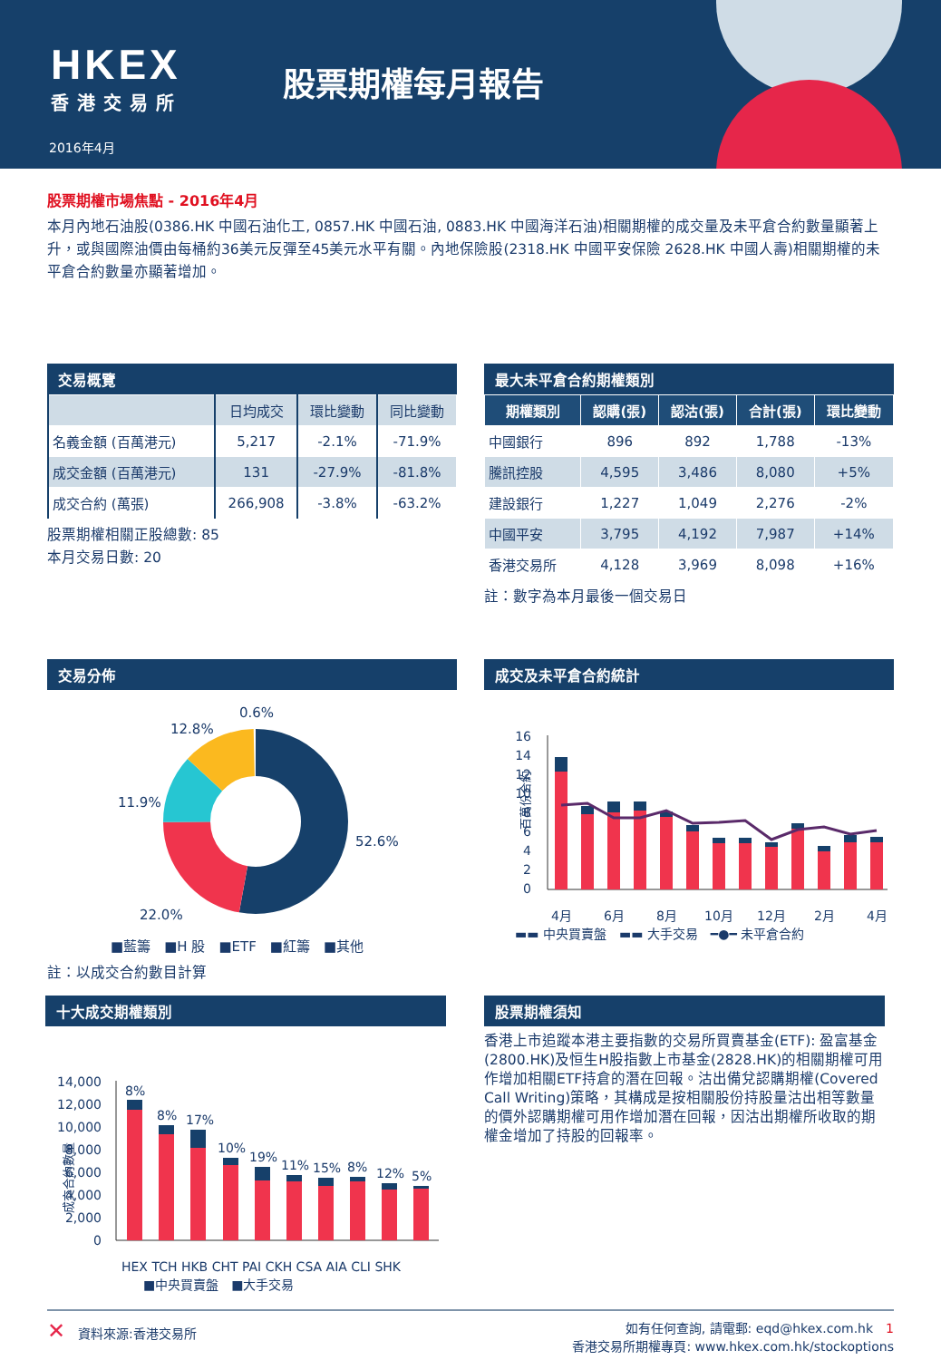HKEX
香港交易所
股票期權每月報告
2016年4月
股票期權市場焦點 - 2016年4月
本月內地石油股(0386.HK 中國石油化工, 0857.HK 中國石油, 0883.HK 中國海洋石油)相關期權的成交量及未平倉合約數量顯著上升，或與國際油價由每桶約36美元反彈至45美元水平有關。內地保險股(2318.HK 中國平安保險 2628.HK 中國人壽)相關期權的未平倉合約數量亦顯著增加。
交易概覽
| | 日均成交 | 環比變動 | 同比變動 |
| --- | --- | --- | --- |
| 名義金額 (百萬港元) | 5,217 | -2.1% | -71.9% |
| 成交金額 (百萬港元) | 131 | -27.9% | -81.8% |
| 成交合約 (萬張) | 266,908 | -3.8% | -63.2% |
股票期權相關正股總數: 85
本月交易日數: 20
最大未平倉合約期權類別
| 期權類別 | 認購(張) | 認沽(張) | 合計(張) | 環比變動 |
| --- | --- | --- | --- | --- |
| 中國銀行 | 896 | 892 | 1,788 | -13% |
| 騰訊控股 | 4,595 | 3,486 | 8,080 | +5% |
| 建設銀行 | 1,227 | 1,049 | 2,276 | -2% |
| 中國平安 | 3,795 | 4,192 | 7,987 | +14% |
| 香港交易所 | 4,128 | 3,969 | 8,098 | +16% |
註：數字為本月最後一個交易日
交易分佈
0.6%
12.8%
11.9%
52.6%
22.0%
■藍籌　■H 股　■ETF　■紅籌　■其他
註：以成交合約數目計算
成交及未平倉合約統計
百萬份合約
16
14
12
10
8
6
4
2
0
4月
6月
8月
10月
12月
2月
4月
▬▬ 中央買賣盤　▬▬ 大手交易　━●━ 未平倉合約
十大成交期權類別
成交合約數量
14,000
12,000
10,000
8,000
6,000
4,000
2,000
0
8%
8%
17%
10%
19%
11%
15%
8%
12%
5%
HEX TCH HKB CHT PAI CKH CSA AIA CLI SHK
■中央買賣盤　■大手交易
股票期權須知
香港上市追蹤本港主要指數的交易所買賣基金(ETF): 盈富基金(2800.HK)及恒生H股指數上市基金(2828.HK)的相關期權可用作增加相關ETF持倉的潛在回報。沽出備兌認購期權(Covered Call Writing)策略，其構成是按相關股份持股量沽出相等數量的價外認購期權可用作增加潛在回報，因沽出期權所收取的期權金增加了持股的回報率。
✕　資料來源:香港交易所 如有任何查詢, 請電郵: eqd@hkex.com.hk　1
香港交易所期權專頁: www.hkex.com.hk/stockoptions